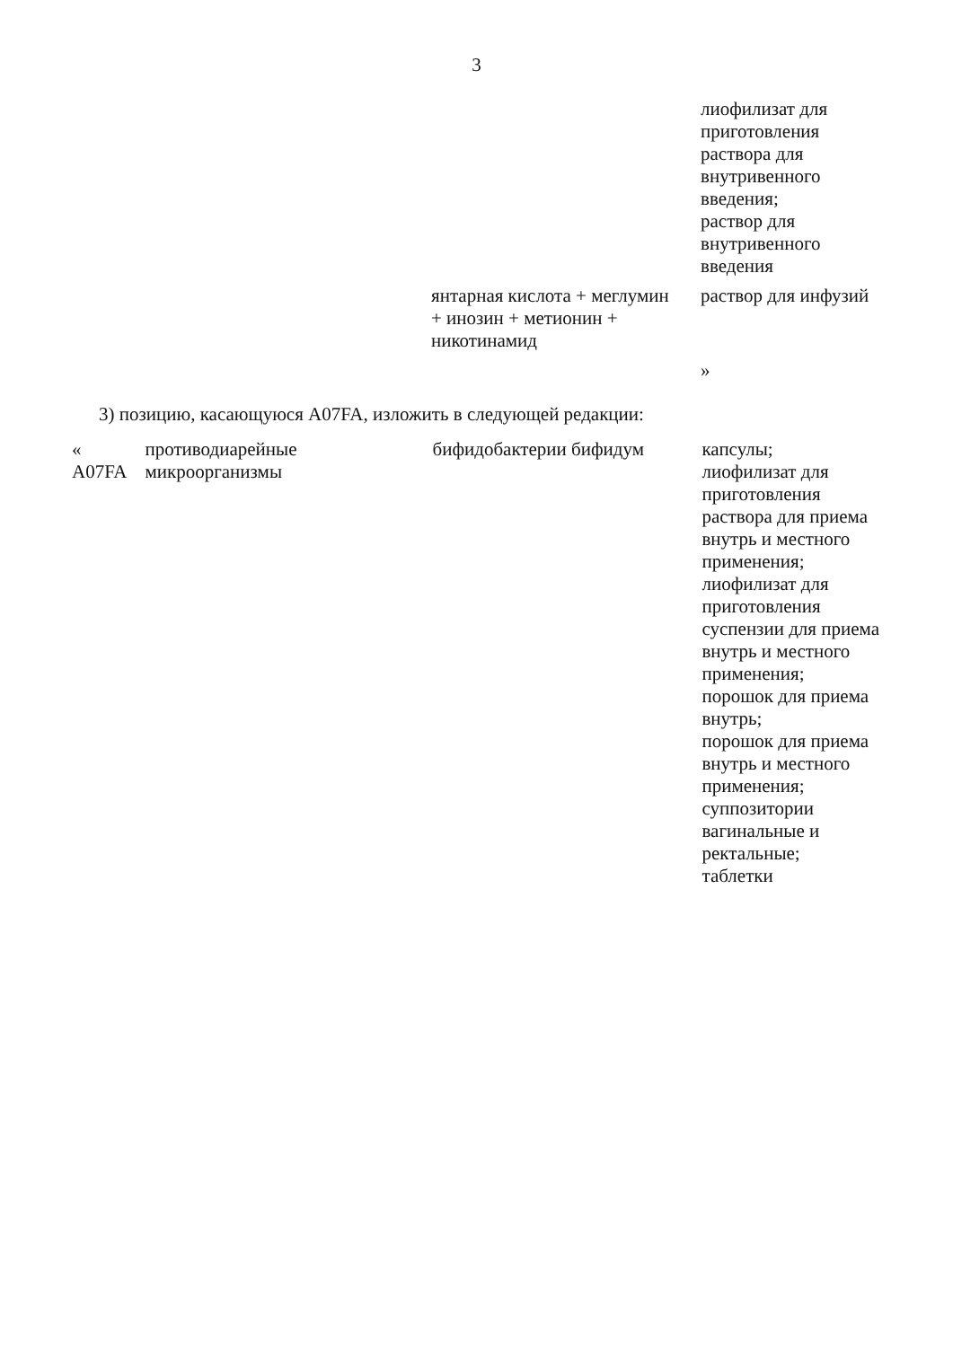3
| | | | лиофилизат для приготовления раствора для внутривенного введения; раствор для внутривенного введения |
| | | янтарная кислота + меглумин + инозин + метионин + никотинамид | раствор для инфузий |
| | | | » |
3) позицию, касающуюся A07FA, изложить в следующей редакции:
| « A07FA | противодиарейные микроорганизмы | бифидобактерии бифидум | капсулы; лиофилизат для приготовления раствора для приема внутрь и местного применения; лиофилизат для приготовления суспензии для приема внутрь и местного применения; порошок для приема внутрь; порошок для приема внутрь и местного применения; суппозитории вагинальные и ректальные; таблетки |